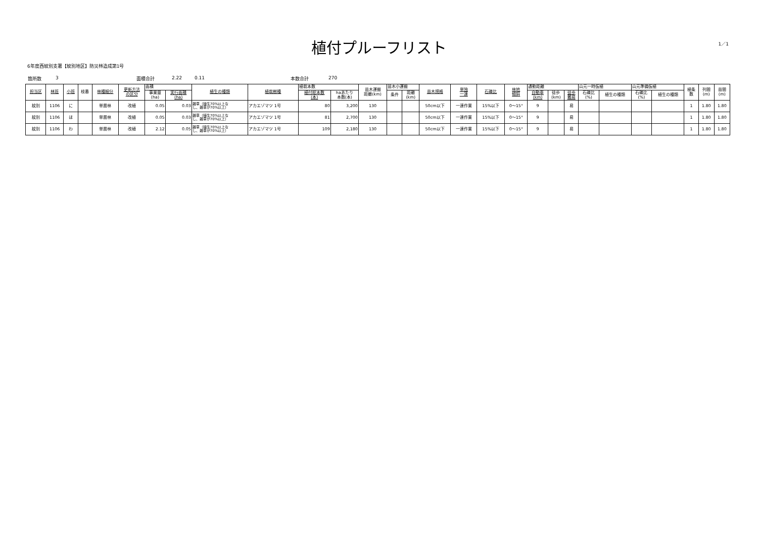1／1
植付プルーフリスト
6年度西紋別支署【紋別地区】防災林造成第1号
箇所数 3 面積合計 2.22 0.11 本数合計 270
| 担当区 | 林班 | 小班 | 枝番 | 林種細分 | 更新方法 の区分 | 面積 | | 植生の種類 | 植栽樹種 | 植栽本数 | | 苗木運搬 距離(km) | 苗木小運搬 | | 苗木規格 | 単独 一連 | 石礫比 | 林地 傾斜 | 通勤距離 | | | 山元一時仮植 | | 山元準備仮植 | | 植条 数 | 列間 (m) | 苗間 (m) |
| --- | --- | --- | --- | --- | --- | --- | --- | --- | --- | --- | --- | --- | --- | --- | --- | --- | --- | --- | --- | --- | --- | --- | --- | --- | --- | --- | --- | --- |
| | | | | | | 事業量 (ha) | 実行面積 (ha) | | | 植付総本数 (本) | haあたり 本数(本) | | 条件 | 距離 (km) | | | | | 自動車 (km) | 徒歩 (km) | 徒歩 難易 | 石礫比 (%) | 植生の種類 | 石礫比 (%) | 植生の種類 | | | |
| 紋別 | 1106 | に | | 単層林 | 改植 | 0.05 | 0.03 | 雑草（植生70%以上な し、雑草が70%以上） | アカエゾマツ 1号 | 80 | 3,200 | 130 | | | 50cm以下 | 一連作業 | 15%以下 | 0～15° | 9 | | 易 | | | | | 1 | 1.80 | 1.80 |
| 紋別 | 1106 | ほ | | 単層林 | 改植 | 0.05 | 0.03 | 雑草（植生70%以上な し、雑草が70%以上） | アカエゾマツ 1号 | 81 | 2,700 | 130 | | | 50cm以下 | 一連作業 | 15%以下 | 0～15° | 9 | | 易 | | | | | 1 | 1.80 | 1.80 |
| 紋別 | 1106 | わ | | 単層林 | 改植 | 2.12 | 0.05 | 雑草（植生70%以上な し、雑草が70%以上） | アカエゾマツ 1号 | 109 | 2,180 | 130 | | | 50cm以下 | 一連作業 | 15%以下 | 0～15° | 9 | | 易 | | | | | 1 | 1.80 | 1.80 |